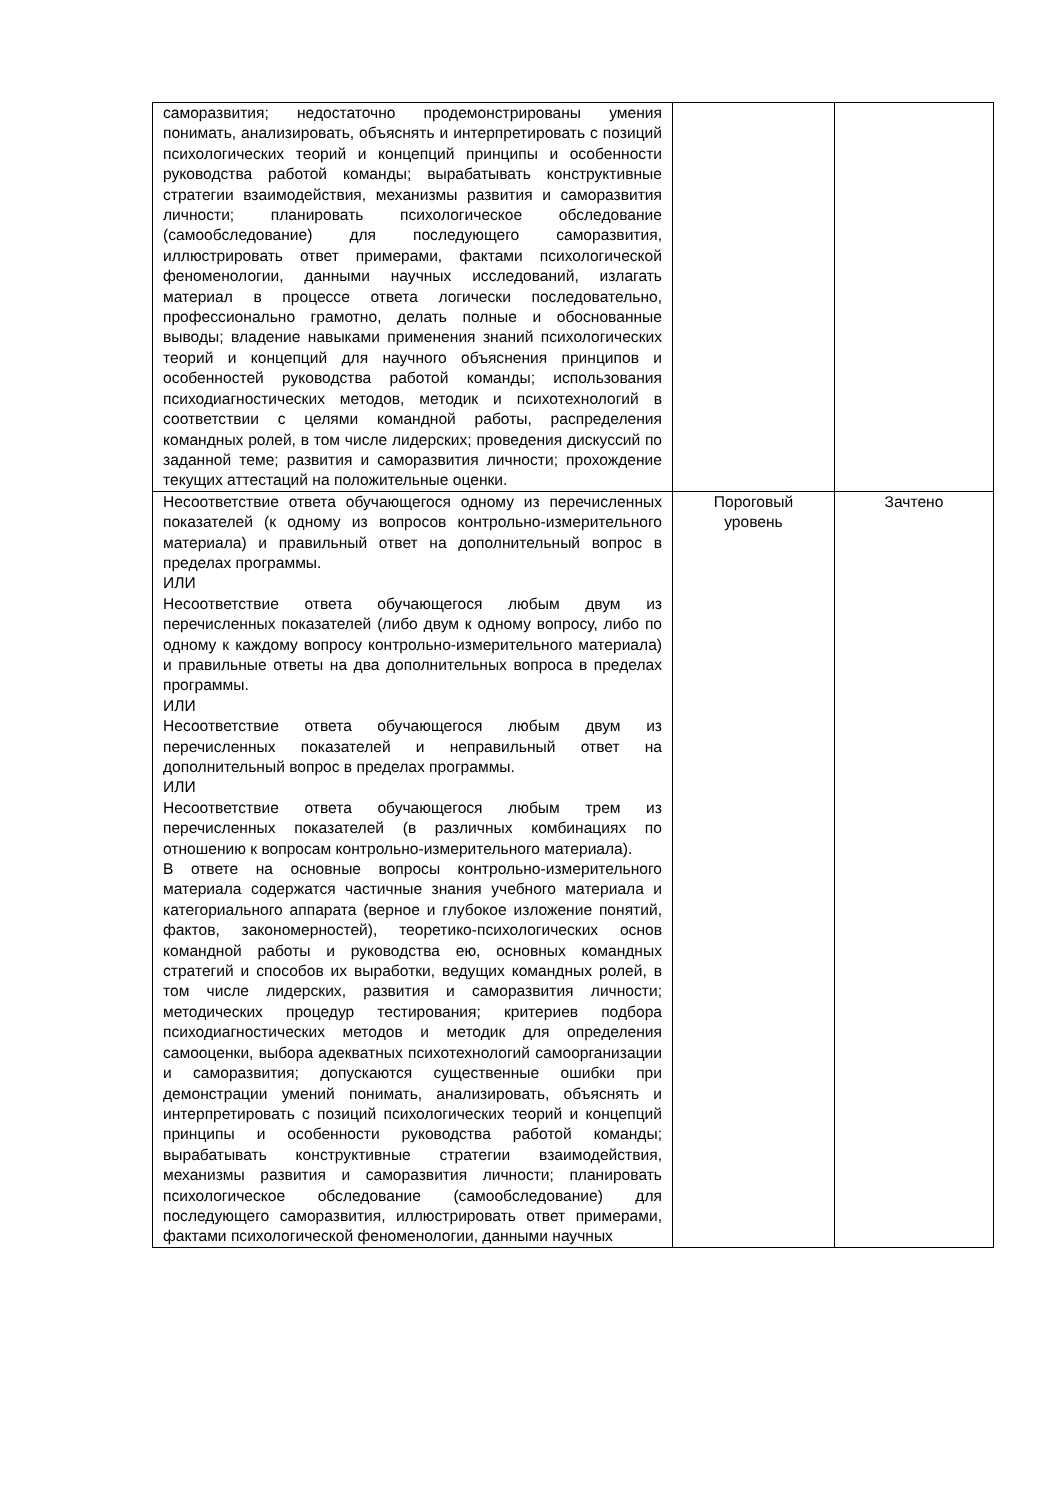| саморазвития; недостаточно продемонстрированы умения понимать, анализировать, объяснять и интерпретировать с позиций психологических теорий и концепций принципы и особенности руководства работой команды; вырабатывать конструктивные стратегии взаимодействия, механизмы развития и саморазвития личности; планировать психологическое обследование (самообследование) для последующего саморазвития, иллюстрировать ответ примерами, фактами психологической феноменологии, данными научных исследований, излагать материал в процессе ответа логически последовательно, профессионально грамотно, делать полные и обоснованные выводы; владение навыками применения знаний психологических теорий и концепций для научного объяснения принципов и особенностей руководства работой команды; использования психодиагностических методов, методик и психотехнологий в соответствии с целями командной работы, распределения командных ролей, в том числе лидерских; проведения дискуссий по заданной теме; развития и саморазвития личности; прохождение текущих аттестаций на положительные оценки. | | |
| Несоответствие ответа обучающегося одному из перечисленных показателей (к одному из вопросов контрольно-измерительного материала) и правильный ответ на дополнительный вопрос в пределах программы. ИЛИ Несоответствие ответа обучающегося любым двум из перечисленных показателей (либо двум к одному вопросу, либо по одному к каждому вопросу контрольно-измерительного материала) и правильные ответы на два дополнительных вопроса в пределах программы. ИЛИ Несоответствие ответа обучающегося любым двум из перечисленных показателей и неправильный ответ на дополнительный вопрос в пределах программы. ИЛИ Несоответствие ответа обучающегося любым трем из перечисленных показателей (в различных комбинациях по отношению к вопросам контрольно-измерительного материала). В ответе на основные вопросы контрольно-измерительного материала содержатся частичные знания учебного материала и категориального аппарата (верное и глубокое изложение понятий, фактов, закономерностей), теоретико-психологических основ командной работы и руководства ею, основных командных стратегий и способов их выработки, ведущих командных ролей, в том числе лидерских, развития и саморазвития личности; методических процедур тестирования; критериев подбора психодиагностических методов и методик для определения самооценки, выбора адекватных психотехнологий самоорганизации и саморазвития; допускаются существенные ошибки при демонстрации умений понимать, анализировать, объяснять и интерпретировать с позиций психологических теорий и концепций принципы и особенности руководства работой команды; вырабатывать конструктивные стратегии взаимодействия, механизмы развития и саморазвития личности; планировать психологическое обследование (самообследование) для последующего саморазвития, иллюстрировать ответ примерами, фактами психологической феноменологии, данными научных | Пороговый уровень | Зачтено |